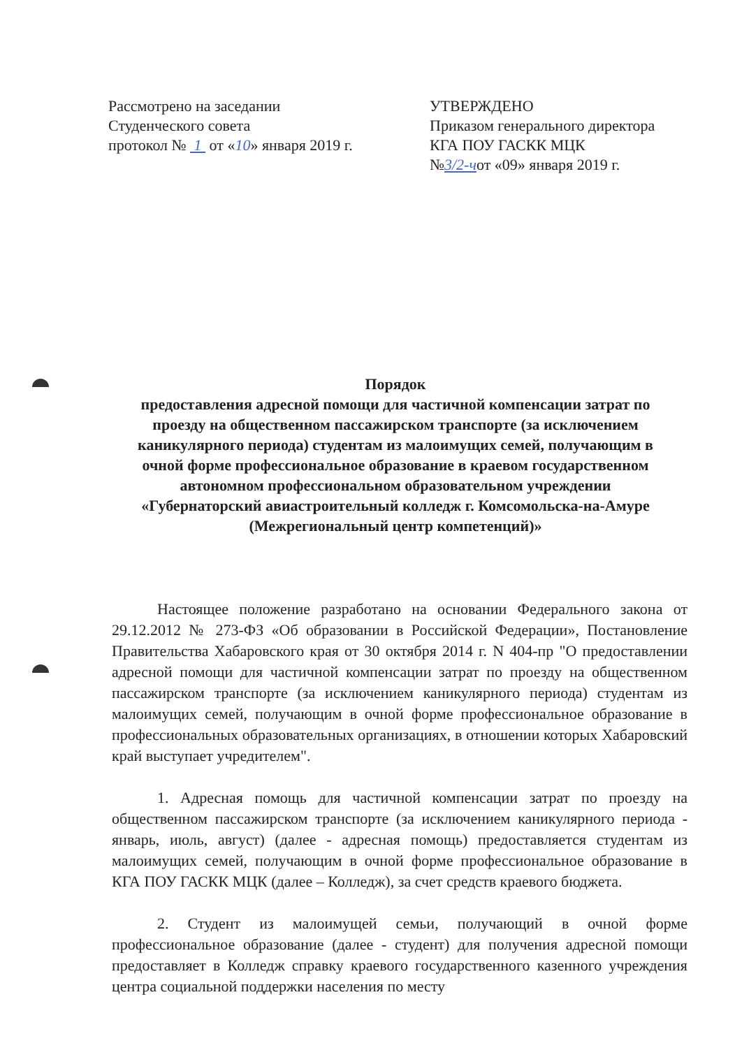Рассмотрено на заседании
Студенческого совета
протокол № 1 от «10» января 2019 г.
УТВЕРЖДЕНО
Приказом генерального директора
КГА ПОУ ГАСКК МЦК
№3/2-чот «09» января 2019 г.
Порядок
предоставления адресной помощи для частичной компенсации затрат по проезду на общественном пассажирском транспорте (за исключением каникулярного периода) студентам из малоимущих семей, получающим в очной форме профессиональное образование в краевом государственном автономном профессиональном образовательном учреждении «Губернаторский авиастроительный колледж г. Комсомольска-на-Амуре (Межрегиональный центр компетенций)»
Настоящее положение разработано на основании Федерального закона от 29.12.2012 № 273-ФЗ «Об образовании в Российской Федерации», Постановление Правительства Хабаровского края от 30 октября 2014 г. N 404-пр "О предоставлении адресной помощи для частичной компенсации затрат по проезду на общественном пассажирском транспорте (за исключением каникулярного периода) студентам из малоимущих семей, получающим в очной форме профессиональное образование в профессиональных образовательных организациях, в отношении которых Хабаровский край выступает учредителем".
1. Адресная помощь для частичной компенсации затрат по проезду на общественном пассажирском транспорте (за исключением каникулярного периода - январь, июль, август) (далее - адресная помощь) предоставляется студентам из малоимущих семей, получающим в очной форме профессиональное образование в КГА ПОУ ГАСКК МЦК (далее – Колледж), за счет средств краевого бюджета.
2. Студент из малоимущей семьи, получающий в очной форме профессиональное образование (далее - студент) для получения адресной помощи предоставляет в Колледж справку краевого государственного казенного учреждения центра социальной поддержки населения по месту